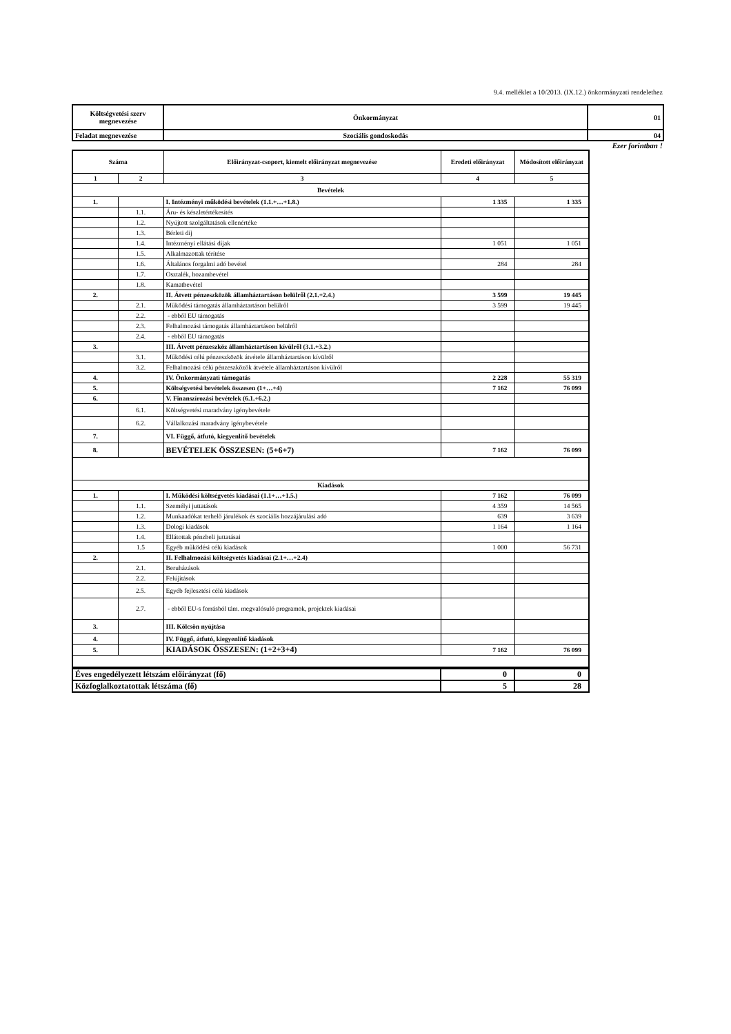9.4. melléklet a 10/2013. (IX.12.) önkormányzati rendelethez
| Költségvetési szerv megnevezése | Önkormányzat | 01 |
| Feladat megnevezése | Szociális gondoskodás | 04 |
Ezer forintban !
| Száma | | Előirányzat-csoport, kiemelt előirányzat megnevezése | Eredeti előirányzat | Módosított előirányzat |
| 1 | 2 | 3 | 4 | 5 |
| Bevételek | | | | |
| 1. | | I. Intézményi működési bevételek (1.1.+…+1.8.) | 1 335 | 1 335 |
| | 1.1. | Áru- és készletértékesítés | | |
| | 1.2. | Nyújtott szolgáltatások ellenértéke | | |
| | 1.3. | Bérleti díj | | |
| | 1.4. | Intézményi ellátási díjak | 1 051 | 1 051 |
| | 1.5. | Alkalmazottak térítése | | |
| | 1.6. | Általános forgalmi adó bevétel | 284 | 284 |
| | 1.7. | Osztalék, hozambevétel | | |
| | 1.8. | Kamatbevétel | | |
| 2. | | II. Átvett pénzeszközök államháztartáson belülről (2.1.+2.4.) | 3 599 | 19 445 |
| | 2.1. | Működési támogatás államháztartáson belülről | 3 599 | 19 445 |
| | 2.2. | - ebből EU támogatás | | |
| | 2.3. | Felhalmozási támogatás államháztartáson belülről | | |
| | 2.4. | - ebből EU támogatás | | |
| 3. | | III. Átvett pénzeszköz államháztartáson kívülről (3.1.+3.2.) | | |
| | 3.1. | Működési célú pénzeszközök átvétele államháztartáson kívülről | | |
| | 3.2. | Felhalmozási célú pénzeszközök átvétele államháztartáson kívülről | | |
| 4. | | IV. Önkormányzati támogatás | 2 228 | 55 319 |
| 5. | | Költségvetési bevételek összesen (1+…+4) | 7 162 | 76 099 |
| 6. | | V. Finanszírozási bevételek (6.1.+6.2.) | | |
| | 6.1. | Költségvetési maradvány igénybevétele | | |
| | 6.2. | Vállalkozási maradvány igénybevétele | | |
| 7. | | VI. Függő, átfutó, kiegyenlítő bevételek | | |
| 8. | | BEVÉTELEK ÖSSZESEN: (5+6+7) | 7 162 | 76 099 |
| Kiadások | | | | |
| 1. | | I. Működési költségvetés kiadásai (1.1+…+1.5.) | 7 162 | 76 099 |
| | 1.1. | Személyi juttatások | 4 359 | 14 565 |
| | 1.2. | Munkaadókat terhelő járulékok és szociális hozzájárulási adó | 639 | 3 639 |
| | 1.3. | Dologi kiadások | 1 164 | 1 164 |
| | 1.4. | Ellátottak pénzbeli juttatásai | | |
| | 1.5 | Egyéb működési célú kiadások | 1 000 | 56 731 |
| 2. | | II. Felhalmozási költségvetés kiadásai (2.1+…+2.4) | | |
| | 2.1. | Beruházások | | |
| | 2.2. | Felújítások | | |
| | 2.5. | Egyéb fejlesztési célú kiadások | | |
| | 2.7. | - ebből EU-s forrásból tám. megvalósuló programok, projektek kiadásai | | |
| 3. | | III. Kölcsön nyújtása | | |
| 4. | | IV. Függő, átfutó, kiegyenlítő kiadások | | |
| 5. | | KIADÁSOK ÖSSZESEN: (1+2+3+4) | 7 162 | 76 099 |
| Éves engedélyezett létszám előirányzat (fő) | 0 | 0 |
| Közfoglalkoztatottak létszáma (fő) | 5 | 28 |